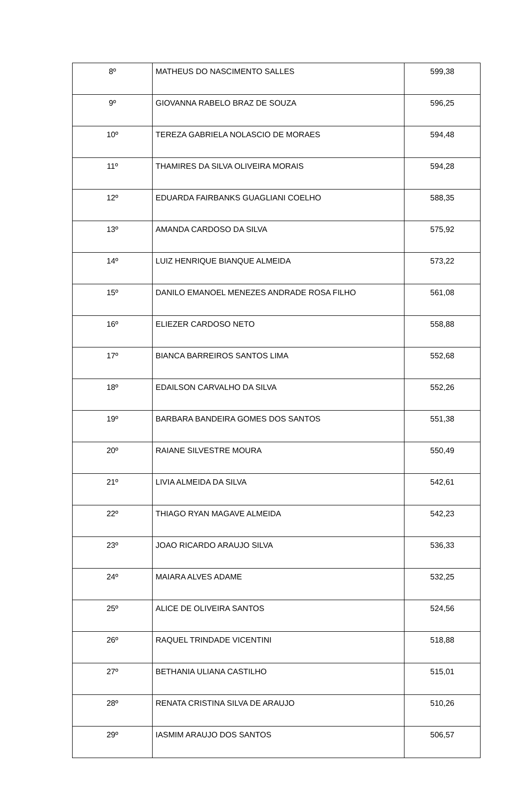| 8º | MATHEUS DO NASCIMENTO SALLES | 599,38 |
| 9º | GIOVANNA RABELO BRAZ DE SOUZA | 596,25 |
| 10º | TEREZA GABRIELA NOLASCIO DE MORAES | 594,48 |
| 11º | THAMIRES DA SILVA OLIVEIRA MORAIS | 594,28 |
| 12º | EDUARDA FAIRBANKS GUAGLIANI COELHO | 588,35 |
| 13º | AMANDA CARDOSO DA SILVA | 575,92 |
| 14º | LUIZ HENRIQUE BIANQUE ALMEIDA | 573,22 |
| 15º | DANILO EMANOEL MENEZES ANDRADE ROSA FILHO | 561,08 |
| 16º | ELIEZER CARDOSO NETO | 558,88 |
| 17º | BIANCA BARREIROS SANTOS LIMA | 552,68 |
| 18º | EDAILSON CARVALHO DA SILVA | 552,26 |
| 19º | BARBARA BANDEIRA GOMES DOS SANTOS | 551,38 |
| 20º | RAIANE SILVESTRE MOURA | 550,49 |
| 21º | LIVIA ALMEIDA DA SILVA | 542,61 |
| 22º | THIAGO RYAN MAGAVE ALMEIDA | 542,23 |
| 23º | JOAO RICARDO ARAUJO SILVA | 536,33 |
| 24º | MAIARA ALVES ADAME | 532,25 |
| 25º | ALICE DE OLIVEIRA SANTOS | 524,56 |
| 26º | RAQUEL TRINDADE VICENTINI | 518,88 |
| 27º | BETHANIA ULIANA CASTILHO | 515,01 |
| 28º | RENATA CRISTINA SILVA DE ARAUJO | 510,26 |
| 29º | IASMIM ARAUJO DOS SANTOS | 506,57 |